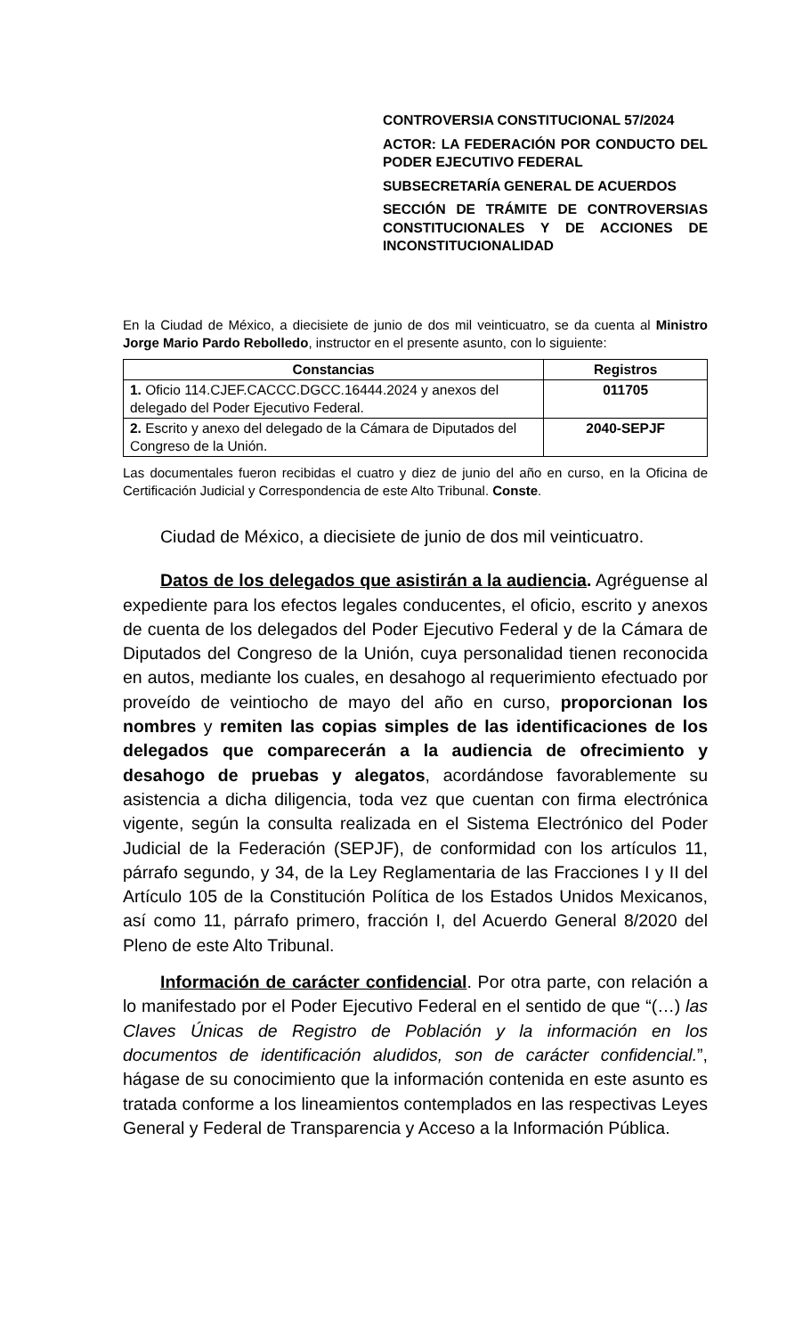CONTROVERSIA CONSTITUCIONAL 57/2024
ACTOR: LA FEDERACIÓN POR CONDUCTO DEL PODER EJECUTIVO FEDERAL
SUBSECRETARÍA GENERAL DE ACUERDOS
SECCIÓN DE TRÁMITE DE CONTROVERSIAS CONSTITUCIONALES Y DE ACCIONES DE INCONSTITUCIONALIDAD
En la Ciudad de México, a diecisiete de junio de dos mil veinticuatro, se da cuenta al Ministro Jorge Mario Pardo Rebolledo, instructor en el presente asunto, con lo siguiente:
| Constancias | Registros |
| --- | --- |
| 1. Oficio 114.CJEF.CACCC.DGCC.16444.2024 y anexos del delegado del Poder Ejecutivo Federal. | 011705 |
| 2. Escrito y anexo del delegado de la Cámara de Diputados del Congreso de la Unión. | 2040-SEPJF |
Las documentales fueron recibidas el cuatro y diez de junio del año en curso, en la Oficina de Certificación Judicial y Correspondencia de este Alto Tribunal. Conste.
Ciudad de México, a diecisiete de junio de dos mil veinticuatro.
Datos de los delegados que asistirán a la audiencia. Agréguense al expediente para los efectos legales conducentes, el oficio, escrito y anexos de cuenta de los delegados del Poder Ejecutivo Federal y de la Cámara de Diputados del Congreso de la Unión, cuya personalidad tienen reconocida en autos, mediante los cuales, en desahogo al requerimiento efectuado por proveído de veintiocho de mayo del año en curso, proporcionan los nombres y remiten las copias simples de las identificaciones de los delegados que comparecerán a la audiencia de ofrecimiento y desahogo de pruebas y alegatos, acordándose favorablemente su asistencia a dicha diligencia, toda vez que cuentan con firma electrónica vigente, según la consulta realizada en el Sistema Electrónico del Poder Judicial de la Federación (SEPJF), de conformidad con los artículos 11, párrafo segundo, y 34, de la Ley Reglamentaria de las Fracciones I y II del Artículo 105 de la Constitución Política de los Estados Unidos Mexicanos, así como 11, párrafo primero, fracción I, del Acuerdo General 8/2020 del Pleno de este Alto Tribunal.
Información de carácter confidencial. Por otra parte, con relación a lo manifestado por el Poder Ejecutivo Federal en el sentido de que “(…) las Claves Únicas de Registro de Población y la información en los documentos de identificación aludidos, son de carácter confidencial.”, hágase de su conocimiento que la información contenida en este asunto es tratada conforme a los lineamientos contemplados en las respectivas Leyes General y Federal de Transparencia y Acceso a la Información Pública.